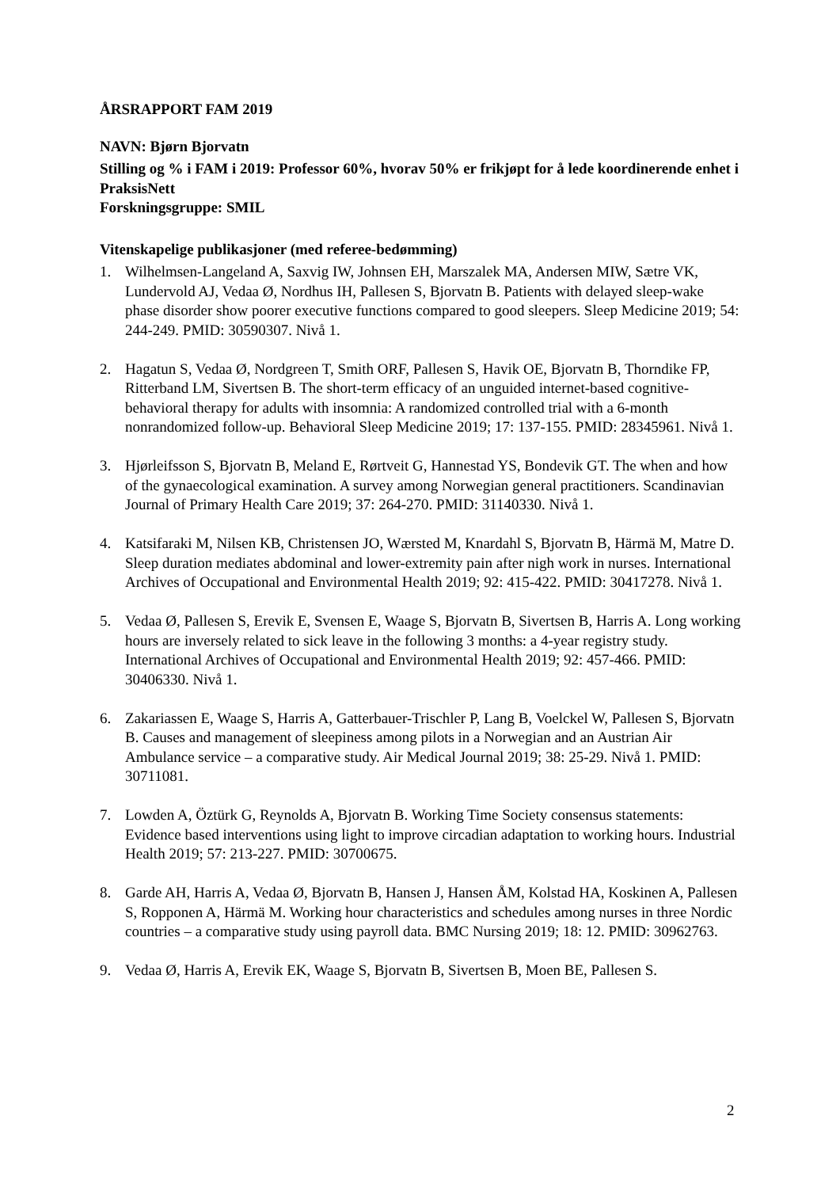ÅRSRAPPORT FAM 2019
NAVN: Bjørn Bjorvatn
Stilling og % i FAM i 2019: Professor 60%, hvorav 50% er frikjøpt for å lede koordinerende enhet i PraksisNett
Forskningsgruppe: SMIL
Vitenskapelige publikasjoner (med referee-bedømming)
1. Wilhelmsen-Langeland A, Saxvig IW, Johnsen EH, Marszalek MA, Andersen MIW, Sætre VK, Lundervold AJ, Vedaa Ø, Nordhus IH, Pallesen S, Bjorvatn B. Patients with delayed sleep-wake phase disorder show poorer executive functions compared to good sleepers. Sleep Medicine 2019; 54: 244-249. PMID: 30590307. Nivå 1.
2. Hagatun S, Vedaa Ø, Nordgreen T, Smith ORF, Pallesen S, Havik OE, Bjorvatn B, Thorndike FP, Ritterband LM, Sivertsen B. The short-term efficacy of an unguided internet-based cognitive-behavioral therapy for adults with insomnia: A randomized controlled trial with a 6-month nonrandomized follow-up. Behavioral Sleep Medicine 2019; 17: 137-155. PMID: 28345961. Nivå 1.
3. Hjørleifsson S, Bjorvatn B, Meland E, Rørtveit G, Hannestad YS, Bondevik GT. The when and how of the gynaecological examination. A survey among Norwegian general practitioners. Scandinavian Journal of Primary Health Care 2019; 37: 264-270. PMID: 31140330. Nivå 1.
4. Katsifaraki M, Nilsen KB, Christensen JO, Wærsted M, Knardahl S, Bjorvatn B, Härmä M, Matre D. Sleep duration mediates abdominal and lower-extremity pain after nigh work in nurses. International Archives of Occupational and Environmental Health 2019; 92: 415-422. PMID: 30417278. Nivå 1.
5. Vedaa Ø, Pallesen S, Erevik E, Svensen E, Waage S, Bjorvatn B, Sivertsen B, Harris A. Long working hours are inversely related to sick leave in the following 3 months: a 4-year registry study. International Archives of Occupational and Environmental Health 2019; 92: 457-466. PMID: 30406330. Nivå 1.
6. Zakariassen E, Waage S, Harris A, Gatterbauer-Trischler P, Lang B, Voelckel W, Pallesen S, Bjorvatn B. Causes and management of sleepiness among pilots in a Norwegian and an Austrian Air Ambulance service – a comparative study. Air Medical Journal 2019; 38: 25-29. Nivå 1. PMID: 30711081.
7. Lowden A, Öztürk G, Reynolds A, Bjorvatn B. Working Time Society consensus statements: Evidence based interventions using light to improve circadian adaptation to working hours. Industrial Health 2019; 57: 213-227. PMID: 30700675.
8. Garde AH, Harris A, Vedaa Ø, Bjorvatn B, Hansen J, Hansen ÅM, Kolstad HA, Koskinen A, Pallesen S, Ropponen A, Härmä M. Working hour characteristics and schedules among nurses in three Nordic countries – a comparative study using payroll data. BMC Nursing 2019; 18: 12. PMID: 30962763.
9. Vedaa Ø, Harris A, Erevik EK, Waage S, Bjorvatn B, Sivertsen B, Moen BE, Pallesen S.
2